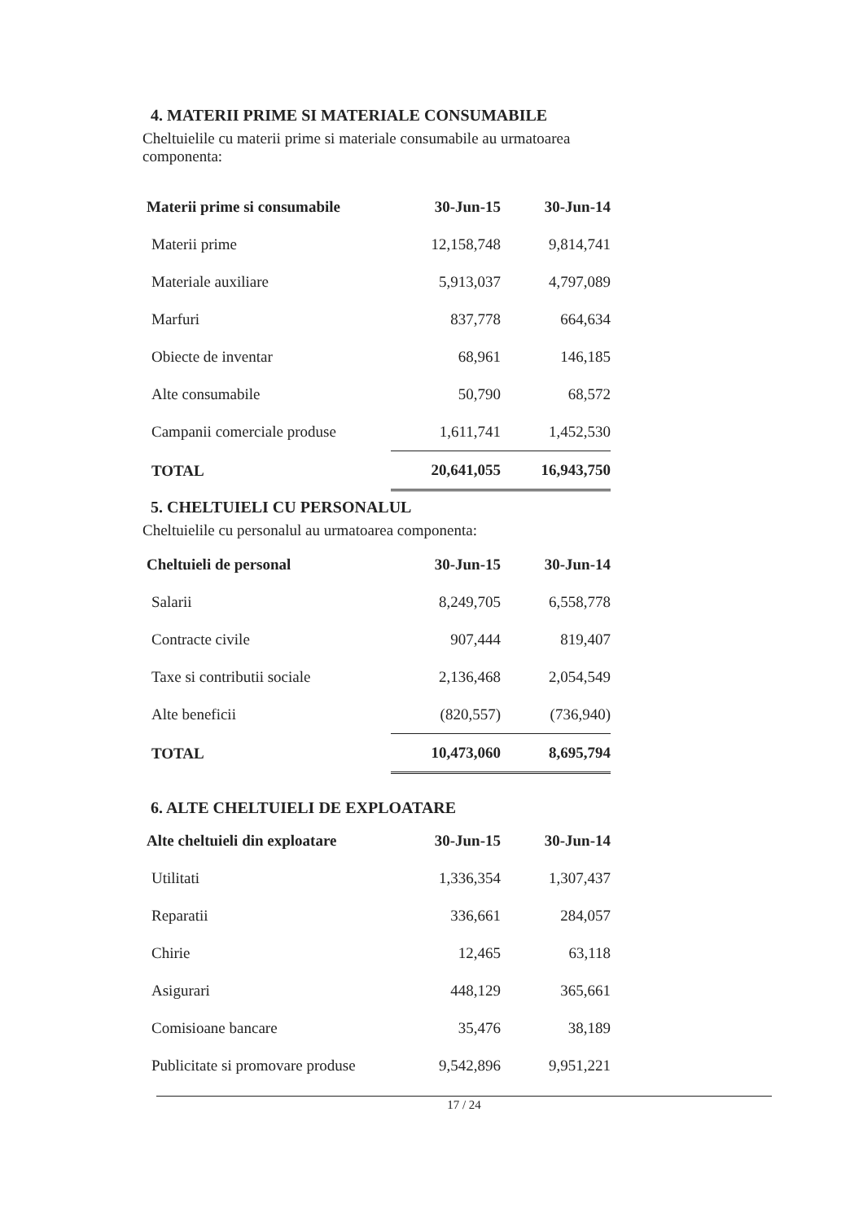4. MATERII PRIME SI MATERIALE CONSUMABILE
Cheltuielile cu materii prime si materiale consumabile au urmatoarea componenta:
| Materii prime si consumabile | 30-Jun-15 | 30-Jun-14 |
| --- | --- | --- |
| Materii prime | 12,158,748 | 9,814,741 |
| Materiale auxiliare | 5,913,037 | 4,797,089 |
| Marfuri | 837,778 | 664,634 |
| Obiecte de inventar | 68,961 | 146,185 |
| Alte consumabile | 50,790 | 68,572 |
| Campanii comerciale produse | 1,611,741 | 1,452,530 |
| TOTAL | 20,641,055 | 16,943,750 |
5. CHELTUIELI CU PERSONALUL
Cheltuielile cu personalul au urmatoarea componenta:
| Cheltuieli de personal | 30-Jun-15 | 30-Jun-14 |
| --- | --- | --- |
| Salarii | 8,249,705 | 6,558,778 |
| Contracte civile | 907,444 | 819,407 |
| Taxe si contributii sociale | 2,136,468 | 2,054,549 |
| Alte beneficii | (820,557) | (736,940) |
| TOTAL | 10,473,060 | 8,695,794 |
6. ALTE CHELTUIELI DE EXPLOATARE
| Alte cheltuieli din exploatare | 30-Jun-15 | 30-Jun-14 |
| --- | --- | --- |
| Utilitati | 1,336,354 | 1,307,437 |
| Reparatii | 336,661 | 284,057 |
| Chirie | 12,465 | 63,118 |
| Asigurari | 448,129 | 365,661 |
| Comisioane bancare | 35,476 | 38,189 |
| Publicitate si promovare produse | 9,542,896 | 9,951,221 |
17 / 24